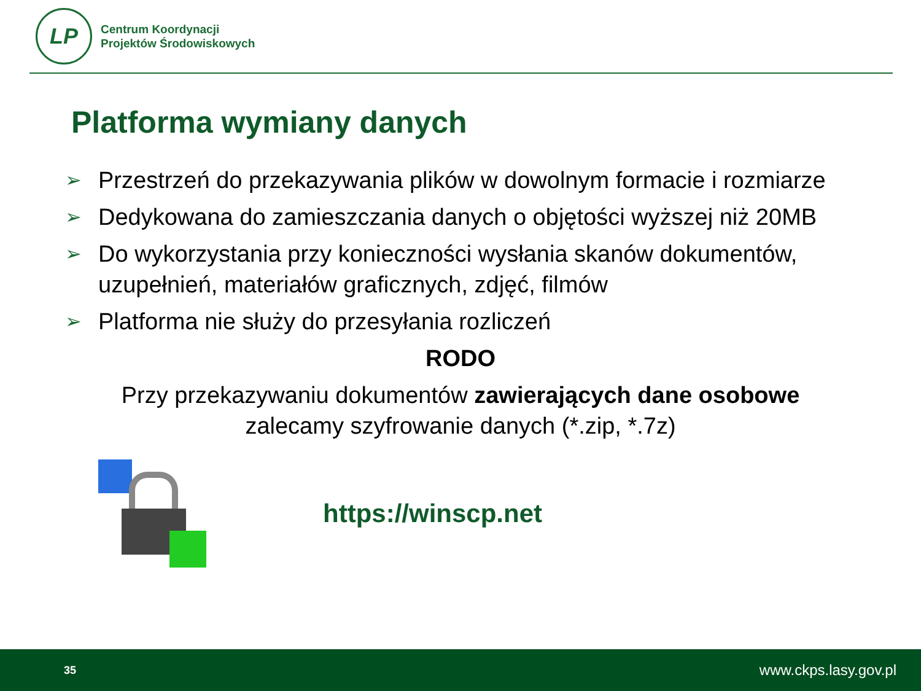LP
Centrum Koordynacji
Projektów Środowiskowych
Platforma wymiany danych
➢ Przestrzeń do przekazywania plików w dowolnym formacie i rozmiarze
➢ Dedykowana do zamieszczania danych o objętości wyższej niż 20MB
➢ Do wykorzystania przy konieczności wysłania skanów dokumentów, uzupełnień, materiałów graficznych, zdjęć, filmów
➢ Platforma nie służy do przesyłania rozliczeń
RODO
Przy przekazywaniu dokumentów zawierających dane osobowe
zalecamy szyfrowanie danych (*.zip, *.7z)
https://winscp.net
35 www.ckps.lasy.gov.pl